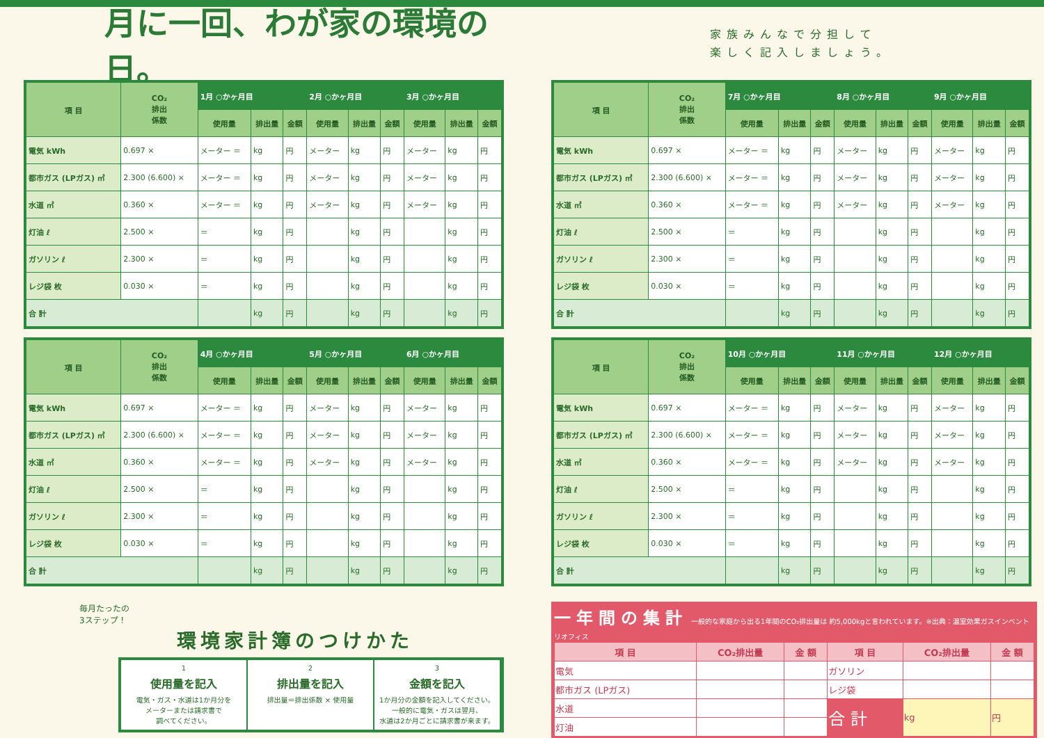月に一回、わが家の環境の日。
家族みんなで分担して
楽しく記入しましょう。
| 項 目 | CO₂ 排出 係数 | 1月 ○かヶ月目 | | | 2月 ○かヶ月目 | | | 3月 ○かヶ月目 | | |
| --- | --- | --- | --- | --- | --- | --- | --- | --- | --- | --- |
| | | 使用量 | 排出量 | 金額 | 使用量 | 排出量 | 金額 | 使用量 | 排出量 | 金額 |
| 電気 kWh | 0.697 × | メーター ＝ | kg | 円 | メーター | kg | 円 | メーター | kg | 円 |
| 都市ガス (LPガス) ㎥ | 2.300 (6.600) × | メーター ＝ | kg | 円 | メーター | kg | 円 | メーター | kg | 円 |
| 水道 ㎥ | 0.360 × | メーター ＝ | kg | 円 | メーター | kg | 円 | メーター | kg | 円 |
| 灯油 ℓ | 2.500 × | ＝ | kg | 円 | | kg | 円 | | kg | 円 |
| ガソリン ℓ | 2.300 × | ＝ | kg | 円 | | kg | 円 | | kg | 円 |
| レジ袋 枚 | 0.030 × | ＝ | kg | 円 | | kg | 円 | | kg | 円 |
| 合 計 | | | kg | 円 | | kg | 円 | | kg | 円 |
| 項 目 | CO₂ 排出 係数 | 7月 ○かヶ月目 | | | 8月 ○かヶ月目 | | | 9月 ○かヶ月目 | | |
| --- | --- | --- | --- | --- | --- | --- | --- | --- | --- | --- |
| | | 使用量 | 排出量 | 金額 | 使用量 | 排出量 | 金額 | 使用量 | 排出量 | 金額 |
| 電気 kWh | 0.697 × | メーター ＝ | kg | 円 | メーター | kg | 円 | メーター | kg | 円 |
| 都市ガス (LPガス) ㎥ | 2.300 (6.600) × | メーター ＝ | kg | 円 | メーター | kg | 円 | メーター | kg | 円 |
| 水道 ㎥ | 0.360 × | メーター ＝ | kg | 円 | メーター | kg | 円 | メーター | kg | 円 |
| 灯油 ℓ | 2.500 × | ＝ | kg | 円 | | kg | 円 | | kg | 円 |
| ガソリン ℓ | 2.300 × | ＝ | kg | 円 | | kg | 円 | | kg | 円 |
| レジ袋 枚 | 0.030 × | ＝ | kg | 円 | | kg | 円 | | kg | 円 |
| 合 計 | | | kg | 円 | | kg | 円 | | kg | 円 |
| 項 目 | CO₂ 排出 係数 | 4月 ○かヶ月目 | | | 5月 ○かヶ月目 | | | 6月 ○かヶ月目 | | |
| --- | --- | --- | --- | --- | --- | --- | --- | --- | --- | --- |
| | | 使用量 | 排出量 | 金額 | 使用量 | 排出量 | 金額 | 使用量 | 排出量 | 金額 |
| 電気 kWh | 0.697 × | メーター ＝ | kg | 円 | メーター | kg | 円 | メーター | kg | 円 |
| 都市ガス (LPガス) ㎥ | 2.300 (6.600) × | メーター ＝ | kg | 円 | メーター | kg | 円 | メーター | kg | 円 |
| 水道 ㎥ | 0.360 × | メーター ＝ | kg | 円 | メーター | kg | 円 | メーター | kg | 円 |
| 灯油 ℓ | 2.500 × | ＝ | kg | 円 | | kg | 円 | | kg | 円 |
| ガソリン ℓ | 2.300 × | ＝ | kg | 円 | | kg | 円 | | kg | 円 |
| レジ袋 枚 | 0.030 × | ＝ | kg | 円 | | kg | 円 | | kg | 円 |
| 合 計 | | | kg | 円 | | kg | 円 | | kg | 円 |
| 項 目 | CO₂ 排出 係数 | 10月 ○かヶ月目 | | | 11月 ○かヶ月目 | | | 12月 ○かヶ月目 | | |
| --- | --- | --- | --- | --- | --- | --- | --- | --- | --- | --- |
| | | 使用量 | 排出量 | 金額 | 使用量 | 排出量 | 金額 | 使用量 | 排出量 | 金額 |
| 電気 kWh | 0.697 × | メーター ＝ | kg | 円 | メーター | kg | 円 | メーター | kg | 円 |
| 都市ガス (LPガス) ㎥ | 2.300 (6.600) × | メーター ＝ | kg | 円 | メーター | kg | 円 | メーター | kg | 円 |
| 水道 ㎥ | 0.360 × | メーター ＝ | kg | 円 | メーター | kg | 円 | メーター | kg | 円 |
| 灯油 ℓ | 2.500 × | ＝ | kg | 円 | | kg | 円 | | kg | 円 |
| ガソリン ℓ | 2.300 × | ＝ | kg | 円 | | kg | 円 | | kg | 円 |
| レジ袋 枚 | 0.030 × | ＝ | kg | 円 | | kg | 円 | | kg | 円 |
| 合 計 | | | kg | 円 | | kg | 円 | | kg | 円 |
毎月たったの
3ステップ！
環境家計簿のつけかた
1
使用量を記入
電気・ガス・水道は1か月分を
メーターまたは請求書で
調べてください。
2
排出量を記入
排出量＝排出係数 × 使用量
3
金額を記入
1か月分の金額を記入してください。
一般的に電気・ガスは翌月、
水道は2か月ごとに請求書が来ます。
一年間の集計
一般的な家庭から出る1年間のCO₂排出量は 約5,000kgと言われています。※出典：温室効果ガスインベントリオフィス
| 項 目 | CO₂排出量 | 金 額 | 項 目 | CO₂排出量 | 金 額 |
| --- | --- | --- | --- | --- | --- |
| 電気 | | | ガソリン | | |
| 都市ガス (LPガス) | | | レジ袋 | | |
| 水道 | | | 合 計 | kg | 円 |
| 灯油 | | | | | |